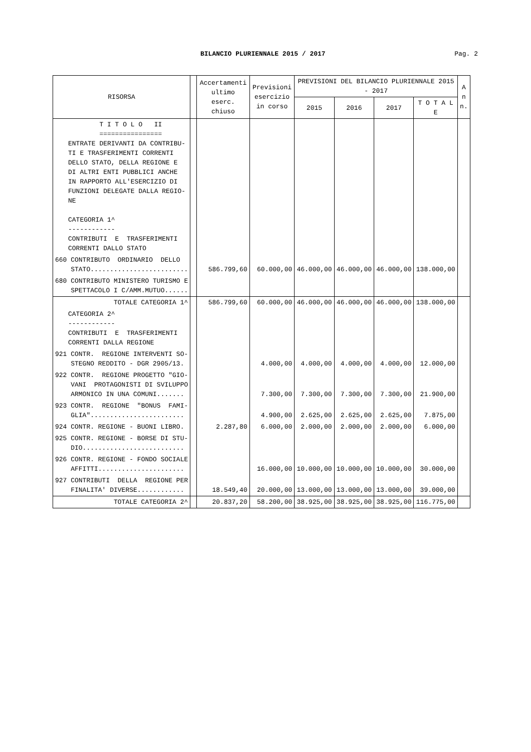BILANCIO PLURIENNALE 2015 / 2017
Pag. 2
| RISORSA | | Accertamenti ultimo eserc. chiuso | Previsioni esercizio in corso | PREVISIONI DEL BILANCIO PLURIENNALE 2015 - 2017 | | | | A n n. |
| --- | --- | --- | --- | --- | --- | --- | --- | --- |
| | | | | 2015 | 2016 | 2017 | T O T A L E | |
| T I T O L O II ================ ENTRATE DERIVANTI DA CONTRIBU- TI E TRASFERIMENTI CORRENTI DELLO STATO, DELLA REGIONE E DI ALTRI ENTI PUBBLICI ANCHE IN RAPPORTO ALL'ESERCIZIO DI FUNZIONI DELEGATE DALLA REGIO- NE CATEGORIA 1^ ------------ CONTRIBUTI E TRASFERIMENTI CORRENTI DALLO STATO | | | | | | | | |
| 660 CONTRIBUTO ORDINARIO DELLO STATO......................... | | 586.799,60 | 60.000,00 | 46.000,00 | 46.000,00 | 46.000,00 | 138.000,00 | |
| 680 CONTRIBUTO MINISTERO TURISMO E SPETTACOLO I C/AMM.MUTUO...... | | | | | | | | |
| TOTALE CATEGORIA 1^ | | 586.799,60 | 60.000,00 | 46.000,00 | 46.000,00 | 46.000,00 | 138.000,00 | |
| CATEGORIA 2^ ------------ CONTRIBUTI E TRASFERIMENTI CORRENTI DALLA REGIONE | | | | | | | | |
| 921 CONTR. REGIONE INTERVENTI SO- STEGNO REDDITO - DGR 2905/13. | | | 4.000,00 | 4.000,00 | 4.000,00 | 4.000,00 | 12.000,00 | |
| 922 CONTR. REGIONE PROGETTO "GIO- VANI PROTAGONISTI DI SVILUPPO ARMONICO IN UNA COMUNI....... | | | 7.300,00 | 7.300,00 | 7.300,00 | 7.300,00 | 21.900,00 | |
| 923 CONTR. REGIONE "BONUS FAMI- GLIA"........................ | | | 4.900,00 | 2.625,00 | 2.625,00 | 2.625,00 | 7.875,00 | |
| 924 CONTR. REGIONE - BUONI LIBRO. | | 2.287,80 | 6.000,00 | 2.000,00 | 2.000,00 | 2.000,00 | 6.000,00 | |
| 925 CONTR. REGIONE - BORSE DI STU- DIO.......................... | | | | | | | | |
| 926 CONTR. REGIONE - FONDO SOCIALE AFFITTI...................... | | | 16.000,00 | 10.000,00 | 10.000,00 | 10.000,00 | 30.000,00 | |
| 927 CONTRIBUTI DELLA REGIONE PER FINALITA' DIVERSE............ | | 18.549,40 | 20.000,00 | 13.000,00 | 13.000,00 | 13.000,00 | 39.000,00 | |
| TOTALE CATEGORIA 2^ | | 20.837,20 | 58.200,00 | 38.925,00 | 38.925,00 | 38.925,00 | 116.775,00 | |